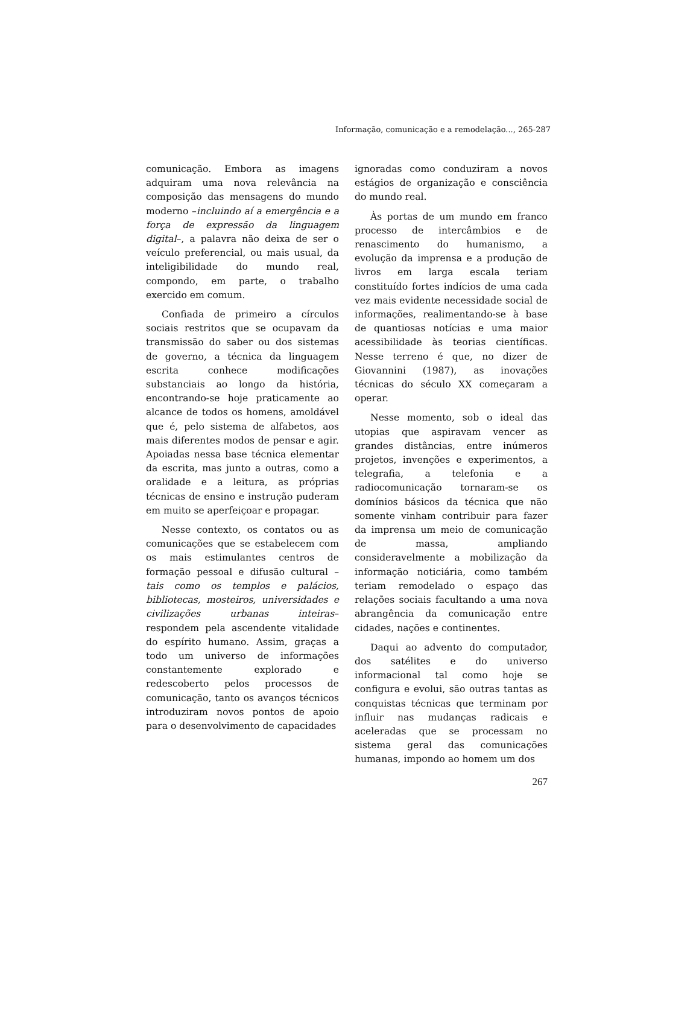Informação, comunicação e a remodelação..., 265-287
comunicação. Embora as imagens adquiram uma nova relevância na composição das mensagens do mundo moderno –incluindo aí a emergência e a força de expressão da linguagem digital–, a palavra não deixa de ser o veículo preferencial, ou mais usual, da inteligibilidade do mundo real, compondo, em parte, o trabalho exercido em comum.
Confiada de primeiro a círculos sociais restritos que se ocupavam da transmissão do saber ou dos sistemas de governo, a técnica da linguagem escrita conhece modificações substanciais ao longo da história, encontrando-se hoje praticamente ao alcance de todos os homens, amoldável que é, pelo sistema de alfabetos, aos mais diferentes modos de pensar e agir. Apoiadas nessa base técnica elementar da escrita, mas junto a outras, como a oralidade e a leitura, as próprias técnicas de ensino e instrução puderam em muito se aperfeiçoar e propagar.
Nesse contexto, os contatos ou as comunicações que se estabelecem com os mais estimulantes centros de formação pessoal e difusão cultural –tais como os templos e palácios, bibliotecas, mosteiros, universidades e civilizações urbanas inteiras– respondem pela ascendente vitalidade do espírito humano. Assim, graças a todo um universo de informações constantemente explorado e redescoberto pelos processos de comunicação, tanto os avanços técnicos introduziram novos pontos de apoio para o desenvolvimento de capacidades
ignoradas como conduziram a novos estágios de organização e consciência do mundo real.
Às portas de um mundo em franco processo de intercâmbios e de renascimento do humanismo, a evolução da imprensa e a produção de livros em larga escala teriam constituído fortes indícios de uma cada vez mais evidente necessidade social de informações, realimentando-se à base de quantiosas notícias e uma maior acessibilidade às teorias científicas. Nesse terreno é que, no dizer de Giovannini (1987), as inovações técnicas do século XX começaram a operar.
Nesse momento, sob o ideal das utopias que aspiravam vencer as grandes distâncias, entre inúmeros projetos, invenções e experimentos, a telegrafia, a telefonia e a radiocomunicação tornaram-se os domínios básicos da técnica que não somente vinham contribuir para fazer da imprensa um meio de comunicação de massa, ampliando consideravelmente a mobilização da informação noticiária, como também teriam remodelado o espaço das relações sociais facultando a uma nova abrangência da comunicação entre cidades, nações e continentes.
Daqui ao advento do computador, dos satélites e do universo informacional tal como hoje se configura e evolui, são outras tantas as conquistas técnicas que terminam por influir nas mudanças radicais e aceleradas que se processam no sistema geral das comunicações humanas, impondo ao homem um dos
267